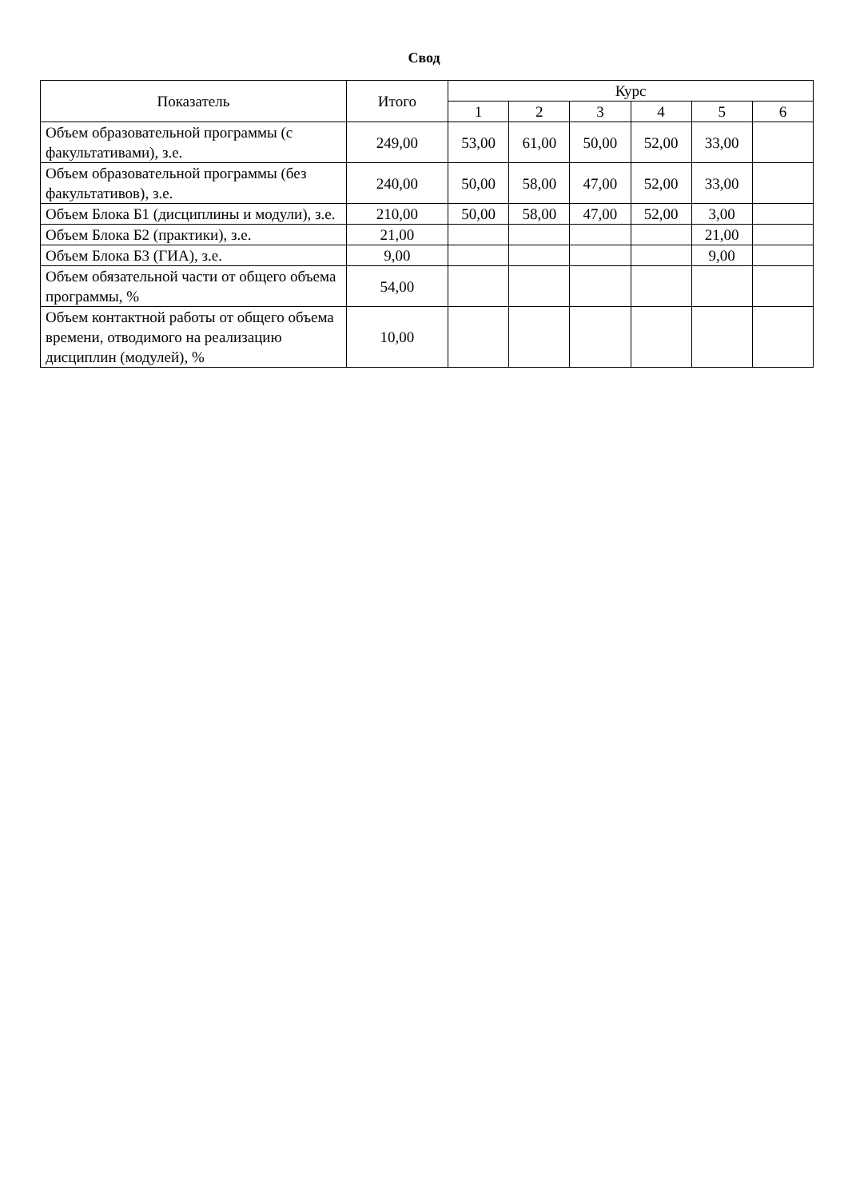Свод
| Показатель | Итого | Курс | | | | | |
| --- | --- | --- | --- | --- | --- | --- | --- |
| | | 1 | 2 | 3 | 4 | 5 | 6 |
| Объем образовательной программы (с факультативами), з.е. | 249,00 | 53,00 | 61,00 | 50,00 | 52,00 | 33,00 | |
| Объем образовательной программы (без факультативов), з.е. | 240,00 | 50,00 | 58,00 | 47,00 | 52,00 | 33,00 | |
| Объем Блока Б1 (дисциплины и модули), з.е. | 210,00 | 50,00 | 58,00 | 47,00 | 52,00 | 3,00 | |
| Объем Блока Б2 (практики), з.е. | 21,00 | | | | | 21,00 | |
| Объем Блока Б3 (ГИА), з.е. | 9,00 | | | | | 9,00 | |
| Объем обязательной части от общего объема программы, % | 54,00 | | | | | | |
| Объем контактной работы от общего объема времени, отводимого на реализацию дисциплин (модулей), % | 10,00 | | | | | | |